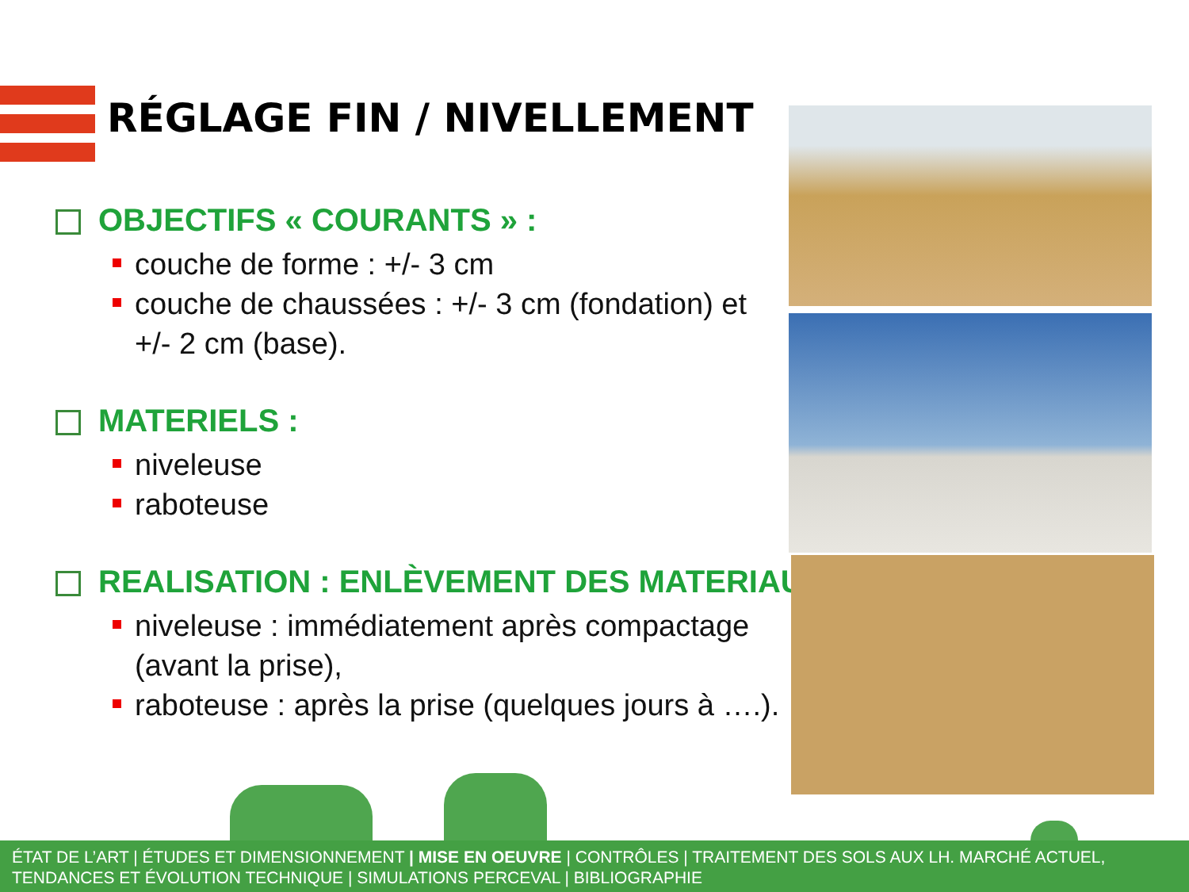RÉGLAGE FIN / NIVELLEMENT
OBJECTIFS « COURANTS » :
couche de forme : +/- 3 cm
couche de chaussées : +/- 3 cm (fondation) et +/- 2 cm (base).
MATERIELS :
niveleuse
raboteuse
REALISATION : ENLÈVEMENT DES MATERIAUX
niveleuse : immédiatement après compactage (avant la prise),
raboteuse : après la prise (quelques jours à ….).
ÉTAT DE L’ART | ÉTUDES ET DIMENSIONNEMENT | MISE EN OEUVRE | CONTRÔLES | TRAITEMENT DES SOLS AUX LH. MARCHÉ ACTUEL, TENDANCES ET ÉVOLUTION TECHNIQUE | SIMULATIONS PERCEVAL | BIBLIOGRAPHIE